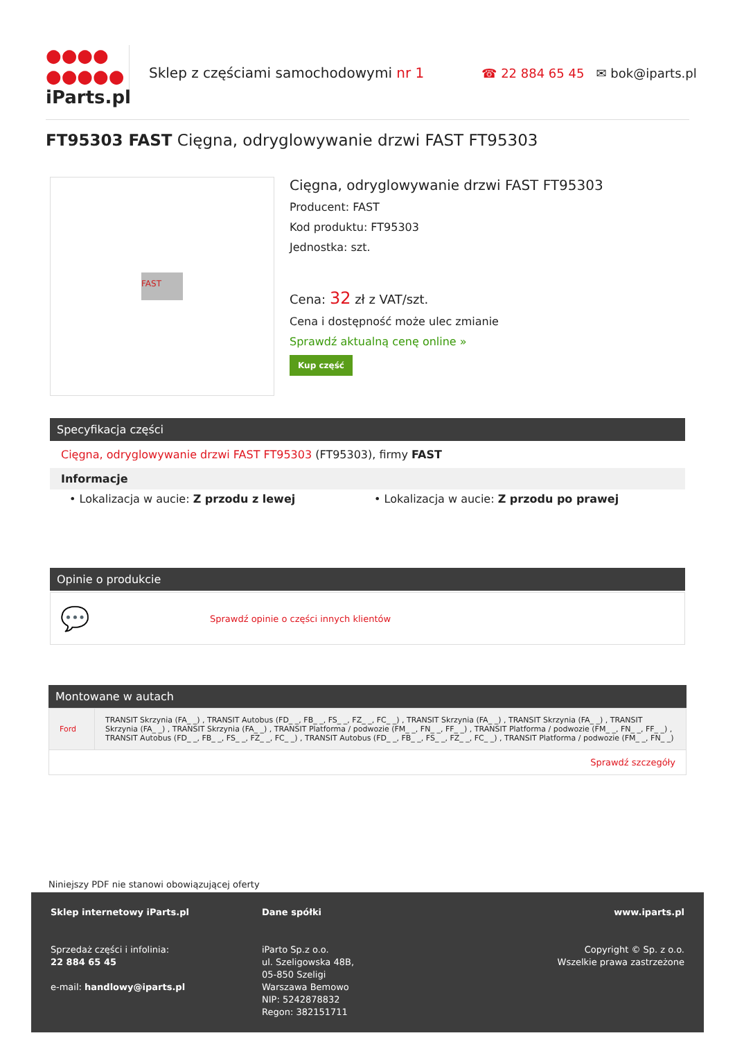●●●●
●●●●●
iParts.pl
Sklep z częściami samochodowymi nr 1
☎ 22 884 65 45 ✉ bok@iparts.pl
FT95303 FAST Cięgna, odryglowywanie drzwi FAST FT95303
FAST
Cięgna, odryglowywanie drzwi FAST FT95303
Producent: FAST
Kod produktu: FT95303
Jednostka: szt.
Cena: 32 zł z VAT/szt.
Cena i dostępność może ulec zmianie
Sprawdź aktualną cenę online »
Kup część
Specyfikacja części
Cięgna, odryglowywanie drzwi FAST FT95303 (FT95303), firmy FAST
Informacje
• Lokalizacja w aucie: Z przodu z lewej • Lokalizacja w aucie: Z przodu po prawej
Opinie o produkcie
💬 Sprawdź opinie o części innych klientów
Montowane w autach
| Ford | TRANSIT Skrzynia (FA_ _) , TRANSIT Autobus (FD_ _, FB_ _, FS_ _, FZ_ _, FC_ _) , TRANSIT Skrzynia (FA_ _) , TRANSIT Skrzynia (FA_ _) , TRANSIT Skrzynia (FA_ _) , TRANSIT Skrzynia (FA_ _) , TRANSIT Platforma / podwozie (FM_ _, FN_ _, FF_ _) , TRANSIT Platforma / podwozie (FM_ _, FN_ _, FF_ _) , TRANSIT Autobus (FD_ _, FB_ _, FS_ _, FZ_ _, FC_ _) , TRANSIT Autobus (FD_ _, FB_ _, FS_ _, FZ_ _, FC_ _) , TRANSIT Platforma / podwozie (FM_ _, FN_ _) |
| Sprawdź szczegóły | |
Niniejszy PDF nie stanowi obowiązującej oferty
Sklep internetowy iParts.pl
Sprzedaż części i infolinia:
22 884 65 45
e-mail: handlowy@iparts.pl
Dane spółki
iParto Sp.z o.o.
ul. Szeligowska 48B,
05-850 Szeligi
Warszawa Bemowo
NIP: 5242878832
Regon: 382151711
www.iparts.pl
Copyright © Sp. z o.o.
Wszelkie prawa zastrzeżone